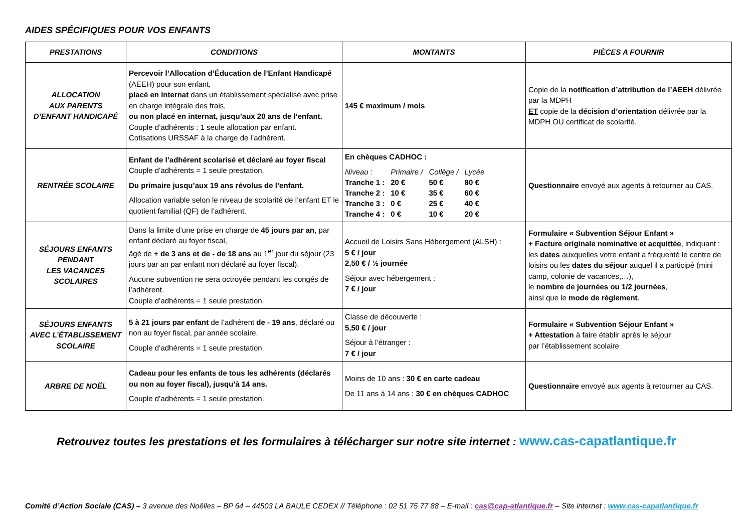AIDES SPÉCIFIQUES POUR VOS ENFANTS
| PRESTATIONS | CONDITIONS | MONTANTS | PIÈCES A FOURNIR |
| --- | --- | --- | --- |
| ALLOCATION AUX PARENTS D’ENFANT HANDICAPÉ | Percevoir l’Allocation d’Éducation de l’Enfant Handicapé (AEEH) pour son enfant, placé en internat dans un établissement spécialisé avec prise en charge intégrale des frais, ou non placé en internat, jusqu’aux 20 ans de l’enfant. Couple d’adhérents : 1 seule allocation par enfant. Cotisations URSSAF à la charge de l’adhérent. | 145 € maximum / mois | Copie de la notification d’attribution de l’AEEH délivrée par la MDPH ET copie de la décision d’orientation délivrée par la MDPH OU certificat de scolarité. |
| RENTRÉE SCOLAIRE | Enfant de l’adhérent scolarisé et déclaré au foyer fiscal Couple d’adhérents = 1 seule prestation. Du primaire jusqu’aux 19 ans révolus de l’enfant. Allocation variable selon le niveau de scolarité de l’enfant ET le quotient familial (QF) de l’adhérent. | En chèques CADHOC : / Niveau : / Primaire / / Collège / / Lycée / / Tranche 1 : / 20 € / 50 € / 80 € / / Tranche 2 : / 10 € / 35 € / 60 € / / Tranche 3 : / 0 € / 25 € / 40 € / / Tranche 4 : / 0 € / 10 € / 20 € / | Questionnaire envoyé aux agents à retourner au CAS. |
| SÉJOURS ENFANTS PENDANT LES VACANCES SCOLAIRES | Dans la limite d’une prise en charge de 45 jours par an , par enfant déclaré au foyer fiscal, âgé de + de 3 ans et de - de 18 ans au 1<sup>er</sup> jour du séjour (23 jours par an par enfant non déclaré au foyer fiscal). Aucune subvention ne sera octroyée pendant les congés de l’adhérent. Couple d’adhérents = 1 seule prestation. | Accueil de Loisirs Sans Hébergement (ALSH) : 5 € / jour 2,50 € / ½ journée Séjour avec hébergement : 7 € / jour | Formulaire « Subvention Séjour Enfant » + Facture originale nominative et acquittée , indiquant : les dates auxquelles votre enfant a fréquenté le centre de loisirs ou les dates du séjour auquel il a participé (mini camp, colonie de vacances,…), le nombre de journées ou 1/2 journées , ainsi que le mode de règlement . |
| SÉJOURS ENFANTS AVEC L’ÉTABLISSEMENT SCOLAIRE | 5 à 21 jours par enfant de l’adhérent de - 19 ans , déclaré ou non au foyer fiscal, par année scolaire. Couple d’adhérents = 1 seule prestation. | Classe de découverte : 5,50 € / jour Séjour à l’étranger : 7 € / jour | Formulaire « Subvention Séjour Enfant » + Attestation à faire établir après le séjour par l’établissement scolaire |
| ARBRE DE NOËL | Cadeau pour les enfants de tous les adhérents (déclarés ou non au foyer fiscal), jusqu’à 14 ans. Couple d’adhérents = 1 seule prestation. | Moins de 10 ans : 30 € en carte cadeau De 11 ans à 14 ans : 30 € en chèques CADHOC | Questionnaire envoyé aux agents à retourner au CAS. |
Retrouvez toutes les prestations et les formulaires à télécharger sur notre site internet : www.cas-capatlantique.fr
Comité d’Action Sociale (CAS) – 3 avenue des Noëlles – BP 64 – 44503 LA BAULE CEDEX // Téléphone : 02 51 75 77 88 – E-mail : cas@cap-atlantique.fr – Site internet : www.cas-capatlantique.fr